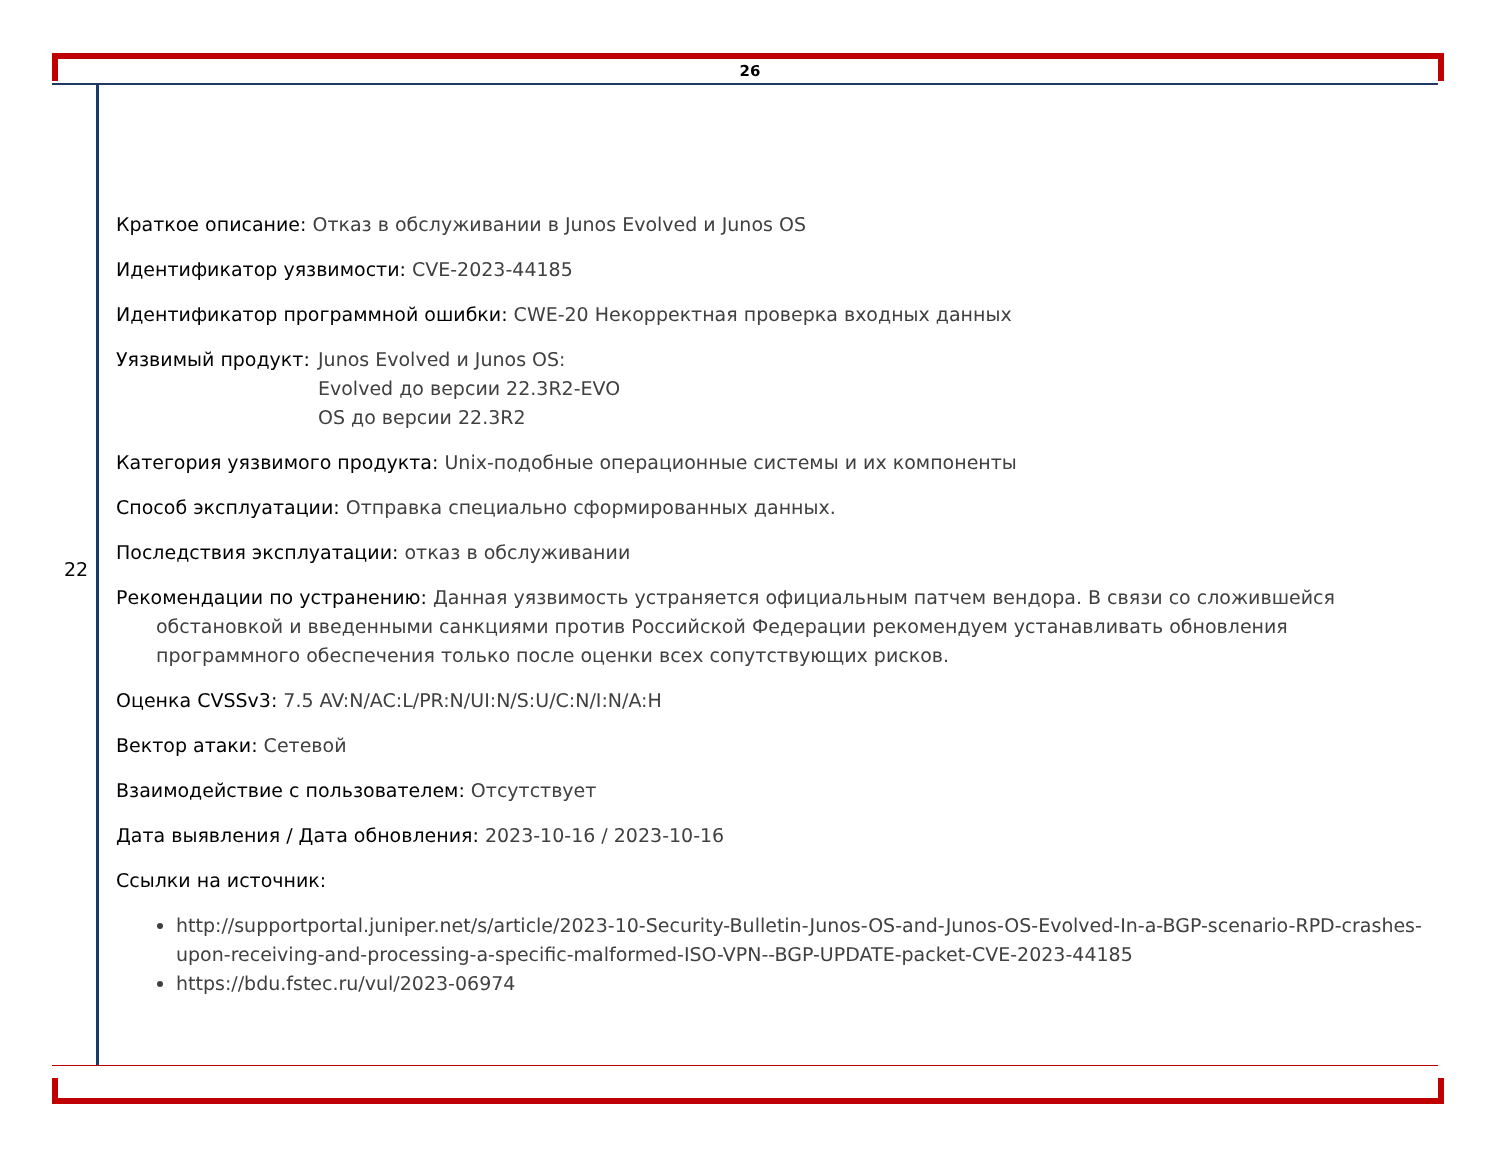26
22
Краткое описание: Отказ в обслуживании в Junos Evolved и Junos OS
Идентификатор уязвимости: CVE-2023-44185
Идентификатор программной ошибки: CWE-20 Некорректная проверка входных данных
Уязвимый продукт: Junos Evolved и Junos OS:
Evolved до версии 22.3R2-EVO
OS до версии 22.3R2
Категория уязвимого продукта: Unix-подобные операционные системы и их компоненты
Способ эксплуатации: Отправка специально сформированных данных.
Последствия эксплуатации: отказ в обслуживании
Рекомендации по устранению: Данная уязвимость устраняется официальным патчем вендора. В связи со сложившейся обстановкой и введенными санкциями против Российской Федерации рекомендуем устанавливать обновления программного обеспечения только после оценки всех сопутствующих рисков.
Оценка CVSSv3: 7.5 AV:N/AC:L/PR:N/UI:N/S:U/C:N/I:N/A:H
Вектор атаки: Сетевой
Взаимодействие с пользователем: Отсутствует
Дата выявления / Дата обновления: 2023-10-16 / 2023-10-16
Ссылки на источник:
http://supportportal.juniper.net/s/article/2023-10-Security-Bulletin-Junos-OS-and-Junos-OS-Evolved-In-a-BGP-scenario-RPD-crashes-upon-receiving-and-processing-a-specific-malformed-ISO-VPN--BGP-UPDATE-packet-CVE-2023-44185
https://bdu.fstec.ru/vul/2023-06974